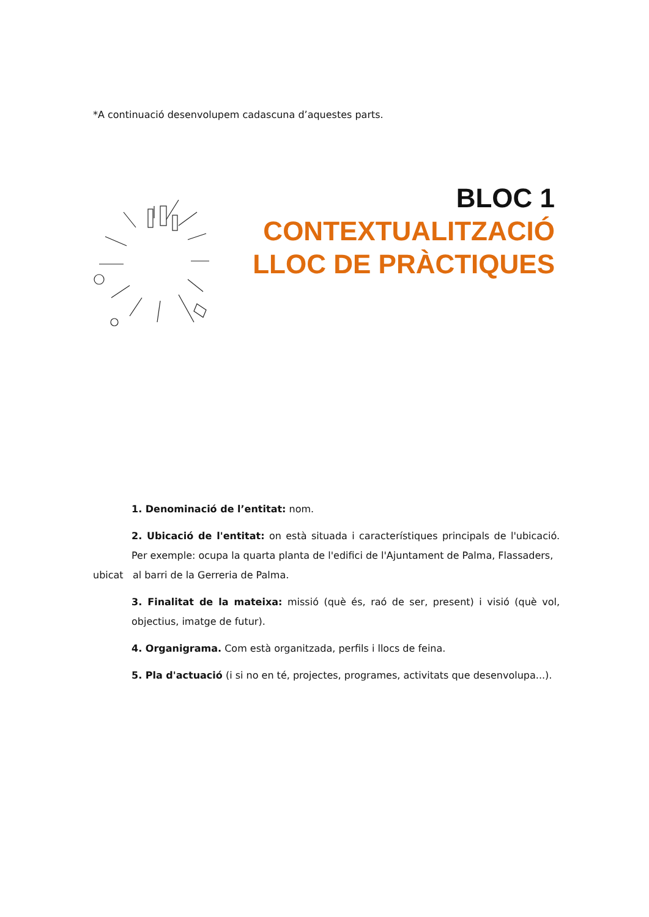*A continuació desenvolupem cadascuna d’aquestes parts.
BLOC 1
CONTEXTUALITZACIÓ
LLOC DE PRÀCTIQUES
1. Denominació de l’entitat: nom.
2. Ubicació de l'entitat: on està situada i característiques principals de l'ubicació. Per exemple: ocupa la quarta planta de l'edifici de l'Ajuntament de Palma, Flassaders,
ubicat al barri de la Gerreria de Palma.
3. Finalitat de la mateixa: missió (què és, raó de ser, present) i visió (què vol, objectius, imatge de futur).
4. Organigrama. Com està organitzada, perfils i llocs de feina.
5. Pla d'actuació (i si no en té, projectes, programes, activitats que desenvolupa...).